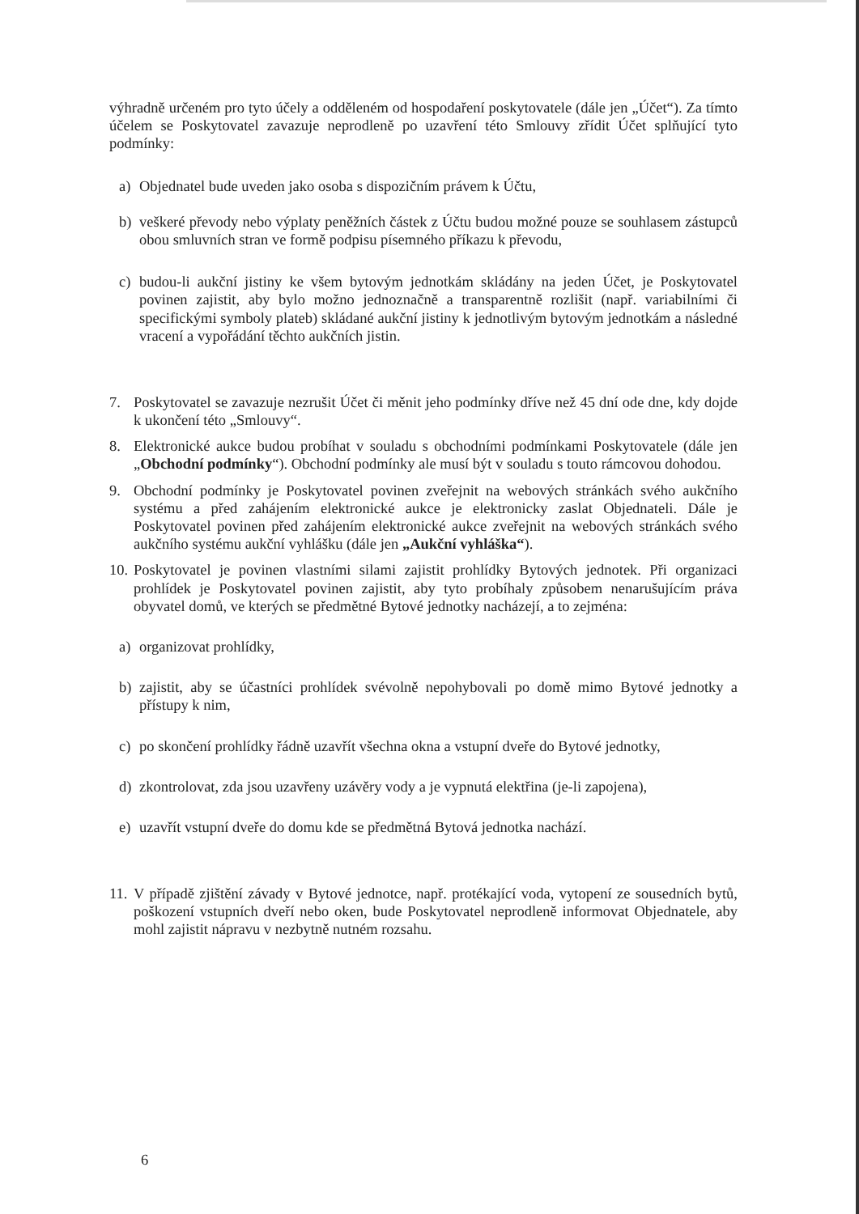výhradně určeném pro tyto účely a odděleném od hospodaření poskytovatele (dále jen „Účet“). Za tímto účelem se Poskytovatel zavazuje neprodleně po uzavření této Smlouvy zřídit Účet splňující tyto podmínky:
a) Objednatel bude uveden jako osoba s dispozičním právem k Účtu,
b) veškeré převody nebo výplaty peněžních částek z Účtu budou možné pouze se souhlasem zástupců obou smluvních stran ve formě podpisu písemného příkazu k převodu,
c) budou-li aukční jistiny ke všem bytovým jednotkám skládány na jeden Účet, je Poskytovatel povinen zajistit, aby bylo možno jednoznačně a transparentně rozlišit (např. variabilními či specifickými symboly plateb) skládané aukční jistiny k jednotlivým bytovým jednotkám a následné vracení a vypořádání těchto aukčních jistin.
7. Poskytovatel se zavazuje nezrušit Účet či měnit jeho podmínky dříve než 45 dní ode dne, kdy dojde k ukončení této „Smlouvy“.
8. Elektronické aukce budou probíhat v souladu s obchodními podmínkami Poskytovatele (dále jen „Obchodní podmínky“). Obchodní podmínky ale musí být v souladu s touto rámcovou dohodou.
9. Obchodní podmínky je Poskytovatel povinen zveřejnit na webových stránkách svého aukčního systému a před zahájením elektronické aukce je elektronicky zaslat Objednateli. Dále je Poskytovatel povinen před zahájením elektronické aukce zveřejnit na webových stránkách svého aukčního systému aukční vyhlášku (dále jen „Aukční vyhláška“).
10.
Poskytovatel je povinen vlastními silami zajistit prohlídky Bytových jednotek. Při organizaci prohlídek je Poskytovatel povinen zajistit, aby tyto probíhaly způsobem nenarušujícím práva obyvatel domů, ve kterých se předmětné Bytové jednotky nacházejí, a to zejména:
a) organizovat prohlídky,
b) zajistit, aby se účastníci prohlídek svévolně nepohybovali po domě mimo Bytové jednotky a přístupy k nim,
c) po skončení prohlídky řádně uzavřít všechna okna a vstupní dveře do Bytové jednotky,
d) zkontrolovat, zda jsou uzavřeny uzávěry vody a je vypnutá elektřina (je-li zapojena),
e) uzavřít vstupní dveře do domu kde se předmětná Bytová jednotka nachází.
11.
V případě zjištění závady v Bytové jednotce, např. protékající voda, vytopení ze sousedních bytů, poškození vstupních dveří nebo oken, bude Poskytovatel neprodleně informovat Objednatele, aby mohl zajistit nápravu v nezbytně nutném rozsahu.
6